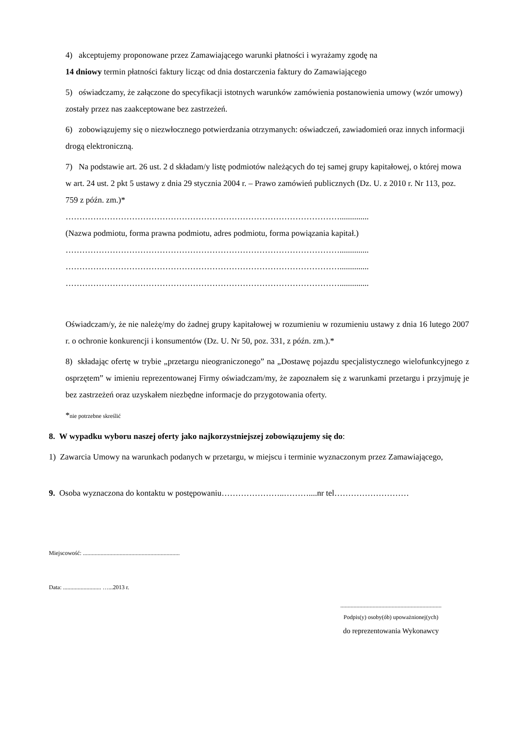4) akceptujemy proponowane przez Zamawiającego warunki płatności i wyrażamy zgodę na
14 dniowy termin płatności faktury licząc od dnia dostarczenia faktury do Zamawiającego
5) oświadczamy, że załączone do specyfikacji istotnych warunków zamówienia postanowienia umowy (wzór umowy) zostały przez nas zaakceptowane bez zastrzeżeń.
6) zobowiązujemy się o niezwłocznego potwierdzania otrzymanych: oświadczeń, zawiadomień oraz innych informacji drogą elektroniczną.
7) Na podstawie art. 26 ust. 2 d składam/y listę podmiotów należących do tej samej grupy kapitałowej, o której mowa w art. 24 ust. 2 pkt 5 ustawy z dnia 29 stycznia 2004 r. – Prawo zamówień publicznych (Dz. U. z 2010 r. Nr 113, poz. 759 z późn. zm.)*
………………………………………………………………………………………..............
(Nazwa podmiotu, forma prawna podmiotu, adres podmiotu, forma powiązania kapitał.)
………………………………………………………………………………………..............
………………………………………………………………………………………..............
………………………………………………………………………………………..............
Oświadczam/y, że nie należę/my do żadnej grupy kapitałowej w rozumieniu w rozumieniu ustawy z dnia 16 lutego 2007 r. o ochronie konkurencji i konsumentów (Dz. U. Nr 50, poz. 331, z późn. zm.).*
8) składając ofertę w trybie „przetargu nieograniczonego” na „Dostawę pojazdu specjalistycznego wielofunkcyjnego z osprzętem” w imieniu reprezentowanej Firmy oświadczam/my, że zapoznałem się z warunkami przetargu i przyjmuję je bez zastrzeżeń oraz uzyskałem niezbędne informacje do przygotowania oferty.
*nie potrzebne skreślić
8. W wypadku wyboru naszej oferty jako najkorzystniejszej zobowiązujemy się do:
1) Zawarcia Umowy na warunkach podanych w przetargu, w miejscu i terminie wyznaczonym przez Zamawiającego,
9. Osoba wyznaczona do kontaktu w postępowaniu…………………..………....nr tel………………………
Miejscowość: ..................................................................
Data: .......................... …...2013 r.
.....................................................................
Podpis(y) osoby(ób) upoważnionej(ych)
do reprezentowania Wykonawcy